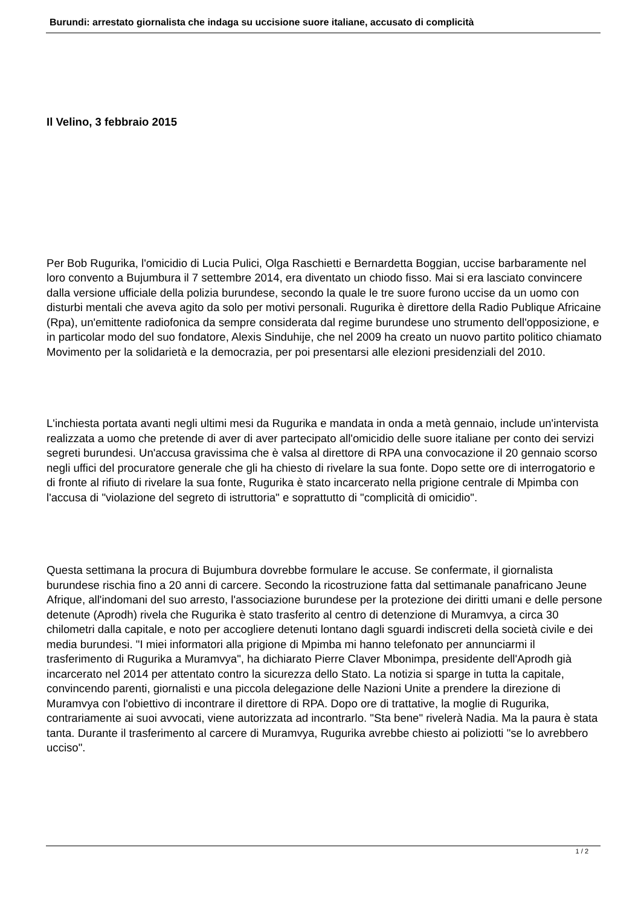Burundi: arrestato giornalista che indaga su uccisione suore italiane, accusato di complicità
Il Velino, 3 febbraio 2015
Per Bob Rugurika, l'omicidio di Lucia Pulici, Olga Raschietti e Bernardetta Boggian, uccise barbaramente nel loro convento a Bujumbura il 7 settembre 2014, era diventato un chiodo fisso. Mai si era lasciato convincere dalla versione ufficiale della polizia burundese, secondo la quale le tre suore furono uccise da un uomo con disturbi mentali che aveva agito da solo per motivi personali. Rugurika è direttore della Radio Publique Africaine (Rpa), un'emittente radiofonica da sempre considerata dal regime burundese uno strumento dell'opposizione, e in particolar modo del suo fondatore, Alexis Sinduhije, che nel 2009 ha creato un nuovo partito politico chiamato Movimento per la solidarietà e la democrazia, per poi presentarsi alle elezioni presidenziali del 2010.
L'inchiesta portata avanti negli ultimi mesi da Rugurika e mandata in onda a metà gennaio, include un'intervista realizzata a uomo che pretende di aver di aver partecipato all'omicidio delle suore italiane per conto dei servizi segreti burundesi. Un'accusa gravissima che è valsa al direttore di RPA una convocazione il 20 gennaio scorso negli uffici del procuratore generale che gli ha chiesto di rivelare la sua fonte. Dopo sette ore di interrogatorio e di fronte al rifiuto di rivelare la sua fonte, Rugurika è stato incarcerato nella prigione centrale di Mpimba con l'accusa di "violazione del segreto di istruttoria" e soprattutto di "complicità di omicidio".
Questa settimana la procura di Bujumbura dovrebbe formulare le accuse. Se confermate, il giornalista burundese rischia fino a 20 anni di carcere. Secondo la ricostruzione fatta dal settimanale panafricano Jeune Afrique, all'indomani del suo arresto, l'associazione burundese per la protezione dei diritti umani e delle persone detenute (Aprodh) rivela che Rugurika è stato trasferito al centro di detenzione di Muramvya, a circa 30 chilometri dalla capitale, e noto per accogliere detenuti lontano dagli sguardi indiscreti della società civile e dei media burundesi. "I miei informatori alla prigione di Mpimba mi hanno telefonato per annunciarmi il trasferimento di Rugurika a Muramvya", ha dichiarato Pierre Claver Mbonimpa, presidente dell'Aprodh già incarcerato nel 2014 per attentato contro la sicurezza dello Stato. La notizia si sparge in tutta la capitale, convincendo parenti, giornalisti e una piccola delegazione delle Nazioni Unite a prendere la direzione di Muramvya con l'obiettivo di incontrare il direttore di RPA. Dopo ore di trattative, la moglie di Rugurika, contrariamente ai suoi avvocati, viene autorizzata ad incontrarlo. "Sta bene" rivelerà Nadia. Ma la paura è stata tanta. Durante il trasferimento al carcere di Muramvya, Rugurika avrebbe chiesto ai poliziotti "se lo avrebbero ucciso".
1 / 2